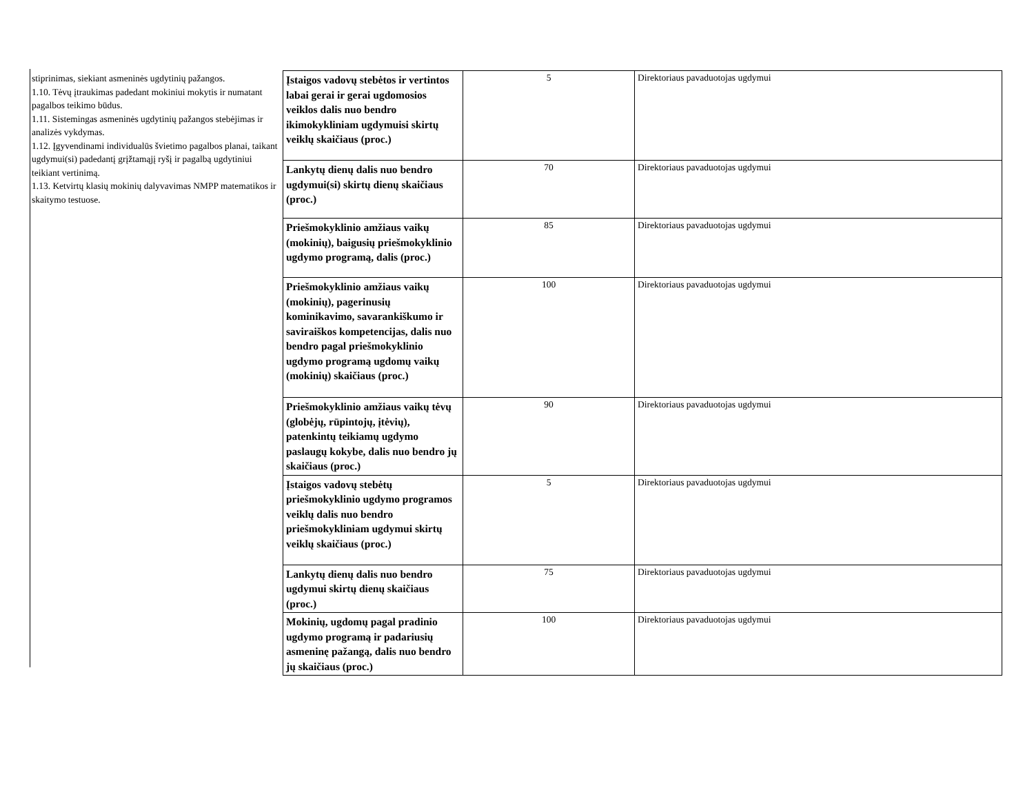stiprinimas, siekiant asmeninės ugdytinių pažangos.
1.10. Tėvų įtraukimas padedant mokiniui mokytis ir numatant pagalbos teikimo būdus.
1.11. Sistemingas asmeninės ugdytinių pažangos stebėjimas ir analizės vykdymas.
1.12. Įgyvendinami individualūs švietimo pagalbos planai, taikant ugdymui(si) padedantį grįžtamąjį ryšį ir pagalbą ugdytiniui teikiant vertinimą.
1.13. Ketvirtų klasių mokinių dalyvavimas NMPP matematikos ir skaitymo testuose.
| Įstaigos vadovų stebėtos ir vertintos labai gerai ir gerai ugdomosios veiklos dalis nuo bendro ikimokykliniam ugdymuisi skirtų veiklų skaičiaus (proc.) | 5 | Direktoriaus pavaduotojas ugdymui |
| Lankytų dienų dalis nuo bendro ugdymui(si) skirtų dienų skaičiaus (proc.) | 70 | Direktoriaus pavaduotojas ugdymui |
| Priešmokyklinio amžiaus vaikų (mokinių), baigusių priešmokyklinio ugdymo programą, dalis (proc.) | 85 | Direktoriaus pavaduotojas ugdymui |
| Priešmokyklinio amžiaus vaikų (mokinių), pagerinusių kominikavimo, savarankiškumo ir saviraiškos kompetencijas, dalis nuo bendro pagal priešmokyklinio ugdymo programą ugdomų vaikų (mokinių) skaičiaus (proc.) | 100 | Direktoriaus pavaduotojas ugdymui |
| Priešmokyklinio amžiaus vaikų tėvų (globėjų, rūpintojų, įtėvių), patenkintų teikiamų ugdymo paslaugų kokybe, dalis nuo bendro jų skaičiaus (proc.) | 90 | Direktoriaus pavaduotojas ugdymui |
| Įstaigos vadovų stebėtų priešmokyklinio ugdymo programos veiklų dalis nuo bendro priešmokykliniam ugdymui skirtų veiklų skaičiaus (proc.) | 5 | Direktoriaus pavaduotojas ugdymui |
| Lankytų dienų dalis nuo bendro ugdymui skirtų dienų skaičiaus (proc.) | 75 | Direktoriaus pavaduotojas ugdymui |
| Mokinių, ugdomų pagal pradinio ugdymo programą ir padariusių asmeninę pažangą, dalis nuo bendro jų skaičiaus (proc.) | 100 | Direktoriaus pavaduotojas ugdymui |